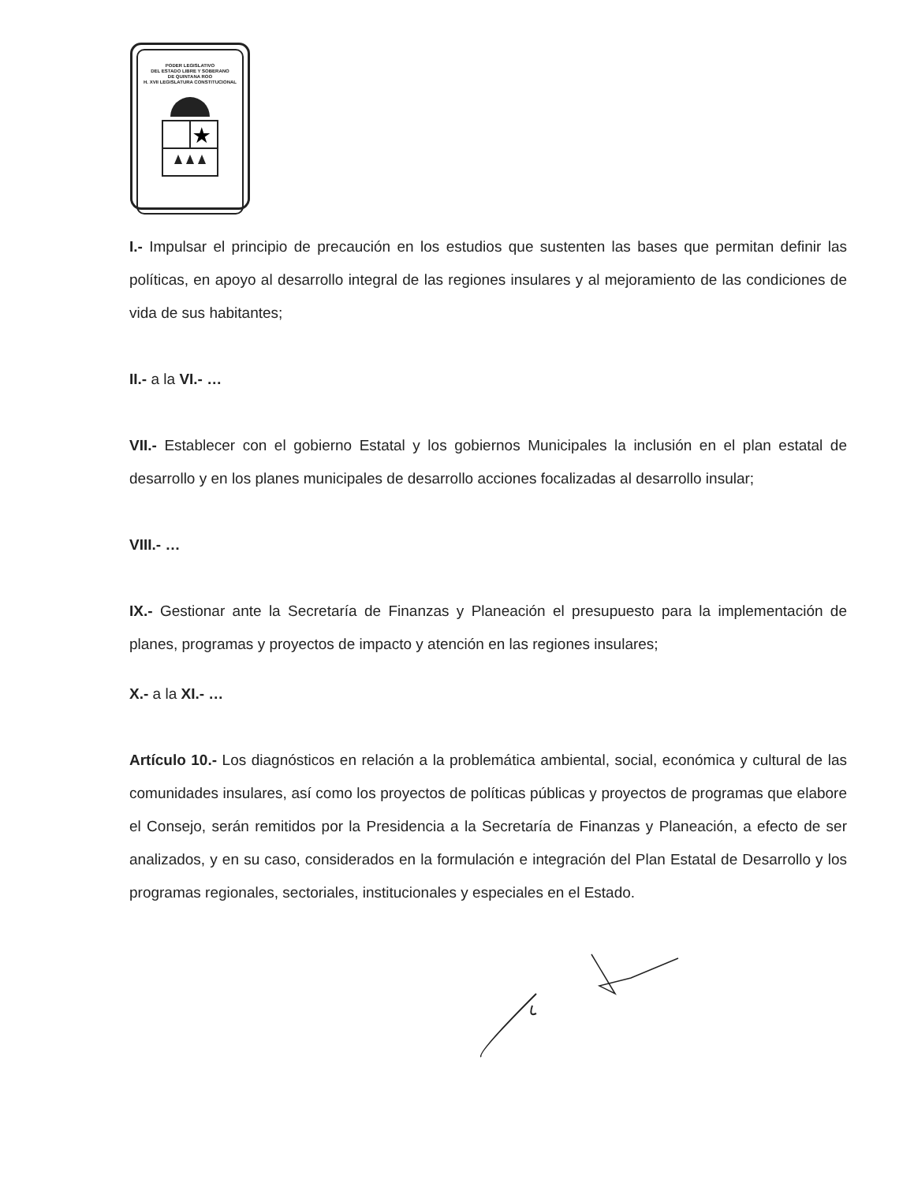PODER LEGISLATIVO
DEL ESTADO LIBRE Y SOBERANO
DE QUINTANA ROO
H. XVII LEGISLATURA CONSTITUCIONAL
★
I.- Impulsar el principio de precaución en los estudios que sustenten las bases que permitan definir las políticas, en apoyo al desarrollo integral de las regiones insulares y al mejoramiento de las condiciones de vida de sus habitantes;
II.- a la VI.- …
VII.- Establecer con el gobierno Estatal y los gobiernos Municipales la inclusión en el plan estatal de desarrollo y en los planes municipales de desarrollo acciones focalizadas al desarrollo insular;
VIII.- …
IX.- Gestionar ante la Secretaría de Finanzas y Planeación el presupuesto para la implementación de planes, programas y proyectos de impacto y atención en las regiones insulares;
X.- a la XI.- …
Artículo 10.- Los diagnósticos en relación a la problemática ambiental, social, económica y cultural de las comunidades insulares, así como los proyectos de políticas públicas y proyectos de programas que elabore el Consejo, serán remitidos por la Presidencia a la Secretaría de Finanzas y Planeación, a efecto de ser analizados, y en su caso, considerados en la formulación e integración del Plan Estatal de Desarrollo y los programas regionales, sectoriales, institucionales y especiales en el Estado.